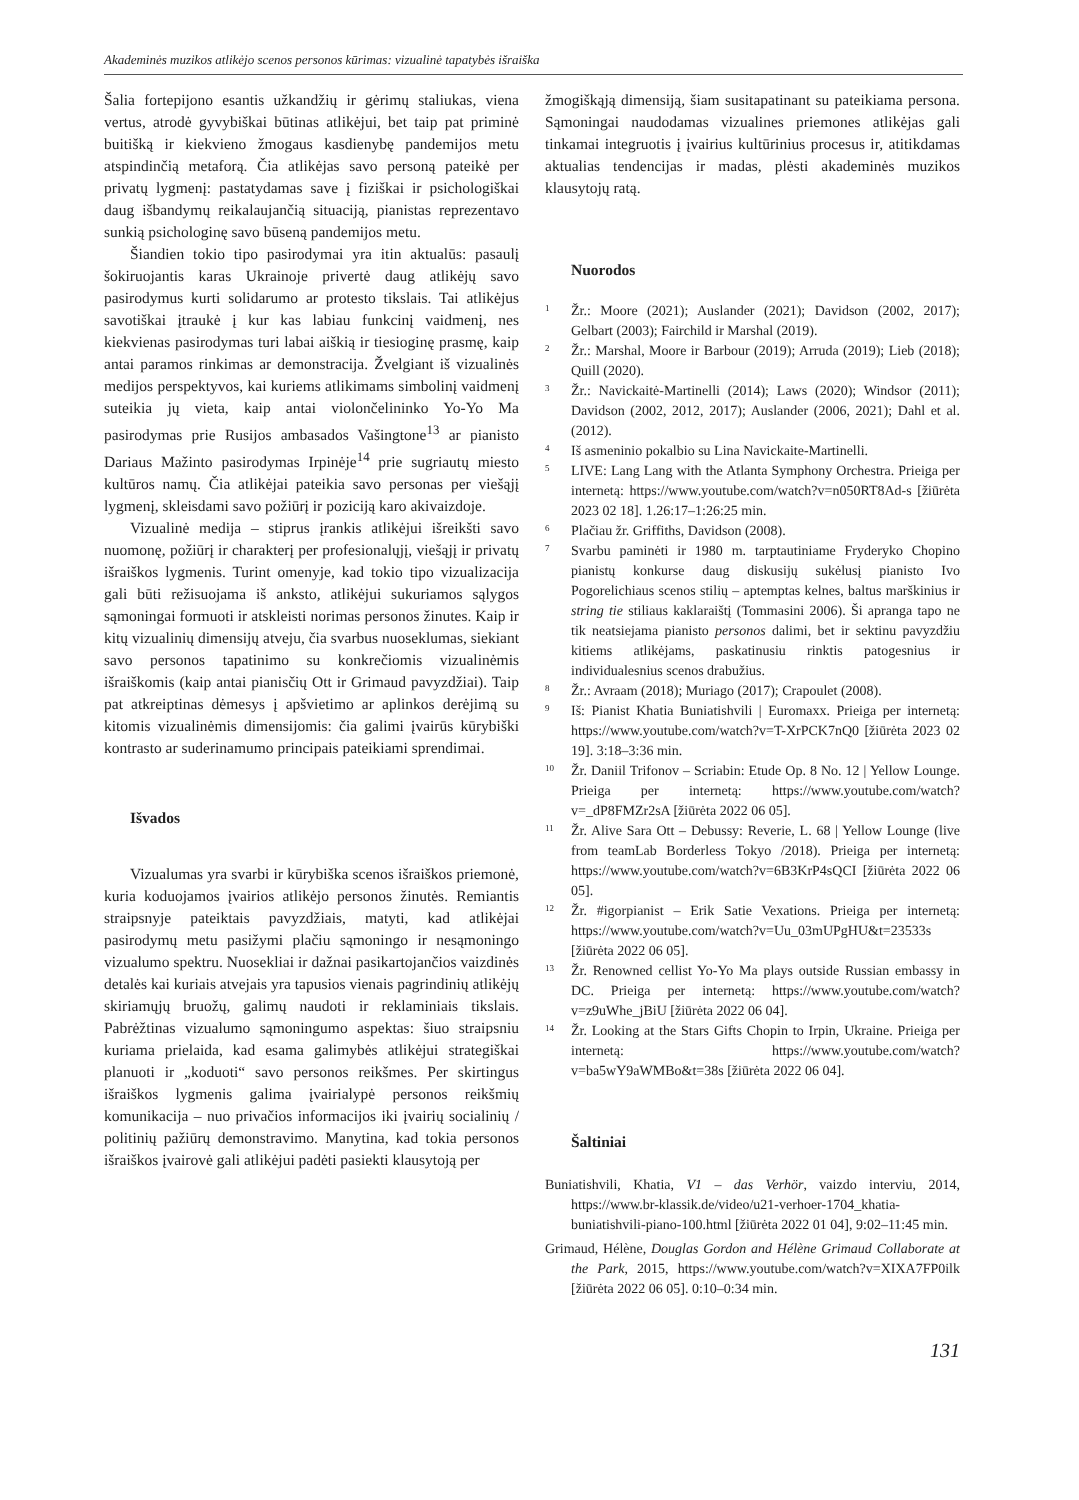Akademinės muzikos atlikėjo scenos personos kūrimas: vizualinė tapatybės išraiška
Šalia fortepijono esantis užkandžių ir gėrimų staliukas, viena vertus, atrodė gyvybiškai būtinas atlikėjui, bet taip pat priminė buitišką ir kiekvieno žmogaus kasdienybę pandemijos metu atspindinčią metaforą. Čia atlikėjas savo personą pateikė per privatų lygmenį: pastatydamas save į fiziškai ir psichologiškai daug išbandymų reikalaujančią situaciją, pianistas reprezentavo sunkią psichologinę savo būseną pandemijos metu.
Šiandien tokio tipo pasirodymai yra itin aktualūs: pasaulį šokiruojantis karas Ukrainoje privertė daug atlikėjų savo pasirodymus kurti solidarumo ar protesto tikslais. Tai atlikėjus savotiškai įtraukė į kur kas labiau funkcinį vaidmenį, nes kiekvienas pasirodymas turi labai aiškią ir tiesioginę prasmę, kaip antai paramos rinkimas ar demonstracija. Žvelgiant iš vizualinės medijos perspektyvos, kai kuriems atlikimams simbolinį vaidmenį suteikia jų vieta, kaip antai violončelininko Yo-Yo Ma pasirodymas prie Rusijos ambasados Vašingtone<sup>13</sup> ar pianisto Dariaus Mažinto pasirodymas Irpinėje<sup>14</sup> prie sugriautų miesto kultūros namų. Čia atlikėjai pateikia savo personas per viešąjį lygmenį, skleisdami savo požiūrį ir poziciją karo akivaizdoje.
Vizualinė medija – stiprus įrankis atlikėjui išreikšti savo nuomonę, požiūrį ir charakterį per profesionalųjį, viešąjį ir privatų išraiškos lygmenis. Turint omenyje, kad tokio tipo vizualizacija gali būti režisuojama iš anksto, atlikėjui sukuriamos sąlygos sąmoningai formuoti ir atskleisti norimas personos žinutes. Kaip ir kitų vizualinių dimensijų atveju, čia svarbus nuoseklumas, siekiant savo personos tapatinimo su konkrečiomis vizualinėmis išraiškomis (kaip antai pianisčių Ott ir Grimaud pavyzdžiai). Taip pat atkreiptinas dėmesys į apšvietimo ar aplinkos derėjimą su kitomis vizualinėmis dimensijomis: čia galimi įvairūs kūrybiški kontrasto ar suderinamumo principais pateikiami sprendimai.
Išvados
Vizualumas yra svarbi ir kūrybiška scenos išraiškos priemonė, kuria koduojamos įvairios atlikėjo personos žinutės. Remiantis straipsnyje pateiktais pavyzdžiais, matyti, kad atlikėjai pasirodymų metu pasižymi plačiu sąmoningo ir nesąmoningo vizualumo spektru. Nuosekliai ir dažnai pasikartojančios vaizdinės detalės kai kuriais atvejais yra tapusios vienais pagrindinių atlikėjų skiriamųjų bruožų, galimų naudoti ir reklaminiais tikslais. Pabrėžtinas vizualumo sąmoningumo aspektas: šiuo straipsniu kuriama prielaida, kad esama galimybės atlikėjui strategiškai planuoti ir „koduoti“ savo personos reikšmes. Per skirtingus išraiškos lygmenis galima įvairialypė personos reikšmių komunikacija – nuo privačios informacijos iki įvairių socialinių / politinių pažiūrų demonstravimo. Manytina, kad tokia personos išraiškos įvairovė gali atlikėjui padėti pasiekti klausytoją per
žmogiškąją dimensiją, šiam susitapatinant su pateikiama persona. Sąmoningai naudodamas vizualines priemones atlikėjas gali tinkamai integruotis į įvairius kultūrinius procesus ir, atitikdamas aktualias tendencijas ir madas, plėsti akademinės muzikos klausytojų ratą.
Nuorodos
1 Žr.: Moore (2021); Auslander (2021); Davidson (2002, 2017); Gelbart (2003); Fairchild ir Marshal (2019).
2 Žr.: Marshal, Moore ir Barbour (2019); Arruda (2019); Lieb (2018); Quill (2020).
3 Žr.: Navickaitė-Martinelli (2014); Laws (2020); Windsor (2011); Davidson (2002, 2012, 2017); Auslander (2006, 2021); Dahl et al. (2012).
4 Iš asmeninio pokalbio su Lina Navickaite-Martinelli.
5 LIVE: Lang Lang with the Atlanta Symphony Orchestra. Prieiga per internetą: https://www.youtube.com/watch?v=n050RT8Ad-s [žiūrėta 2023 02 18]. 1.26:17–1:26:25 min.
6 Plačiau žr. Griffiths, Davidson (2008).
7 Svarbu paminėti ir 1980 m. tarptautiniame Fryderyko Chopino pianistų konkurse daug diskusijų sukėlusį pianisto Ivo Pogorelichiaus scenos stilių – aptemptas kelnes, baltus marškinius ir string tie stiliaus kaklaraištį (Tommasini 2006). Ši apranga tapo ne tik neatsiejama pianisto personos dalimi, bet ir sektinu pavyzdžiu kitiems atlikėjams, paskatinusiu rinktis patogesnius ir individualesnius scenos drabužius.
8 Žr.: Avraam (2018); Muriago (2017); Crapoulet (2008).
9 Iš: Pianist Khatia Buniatishvili | Euromaxx. Prieiga per internetą: https://www.youtube.com/watch?v=T-XrPCK7nQ0 [žiūrėta 2023 02 19]. 3:18–3:36 min.
10 Žr. Daniil Trifonov – Scriabin: Etude Op. 8 No. 12 | Yellow Lounge. Prieiga per internetą: https://www.youtube.com/watch?v=_dP8FMZr2sA [žiūrėta 2022 06 05].
11 Žr. Alive Sara Ott – Debussy: Reverie, L. 68 | Yellow Lounge (live from teamLab Borderless Tokyo /2018). Prieiga per internetą: https://www.youtube.com/watch?v=6B3KrP4sQCI [žiūrėta 2022 06 05].
12 Žr. #igorpianist – Erik Satie Vexations. Prieiga per internetą: https://www.youtube.com/watch?v=Uu_03mUPgHU&t=23533s [žiūrėta 2022 06 05].
13 Žr. Renowned cellist Yo-Yo Ma plays outside Russian embassy in DC. Prieiga per internetą: https://www.youtube.com/watch?v=z9uWhe_jBiU [žiūrėta 2022 06 04].
14 Žr. Looking at the Stars Gifts Chopin to Irpin, Ukraine. Prieiga per internetą: https://www.youtube.com/watch?v=ba5wY9aWMBo&t=38s [žiūrėta 2022 06 04].
Šaltiniai
Buniatishvili, Khatia, V1 – das Verhör, vaizdo interviu, 2014, https://www.br-klassik.de/video/u21-verhoer-1704_khatia-buniatishvili-piano-100.html [žiūrėta 2022 01 04], 9:02–11:45 min.
Grimaud, Hélène, Douglas Gordon and Hélène Grimaud Collaborate at the Park, 2015, https://www.youtube.com/watch?v=XIXA7FP0ilk [žiūrėta 2022 06 05]. 0:10–0:34 min.
131